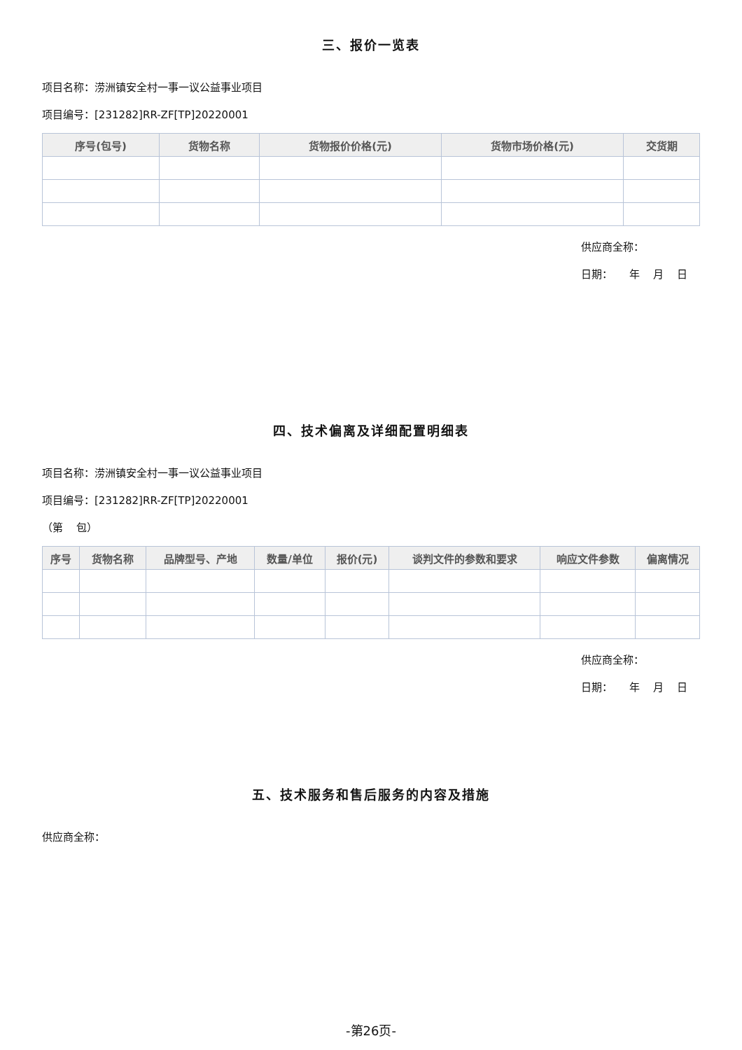三、报价一览表
项目名称：涝洲镇安全村一事一议公益事业项目
项目编号：[231282]RR-ZF[TP]20220001
| 序号(包号) | 货物名称 | 货物报价价格(元) | 货物市场价格(元) | 交货期 |
| --- | --- | --- | --- | --- |
供应商全称：
日期： 年 月 日
四、技术偏离及详细配置明细表
项目名称：涝洲镇安全村一事一议公益事业项目
项目编号：[231282]RR-ZF[TP]20220001
（第 包）
| 序号 | 货物名称 | 品牌型号、产地 | 数量/单位 | 报价(元) | 谈判文件的参数和要求 | 响应文件参数 | 偏离情况 |
| --- | --- | --- | --- | --- | --- | --- | --- |
供应商全称：
日期： 年 月 日
五、技术服务和售后服务的内容及措施
供应商全称：
-第26页-